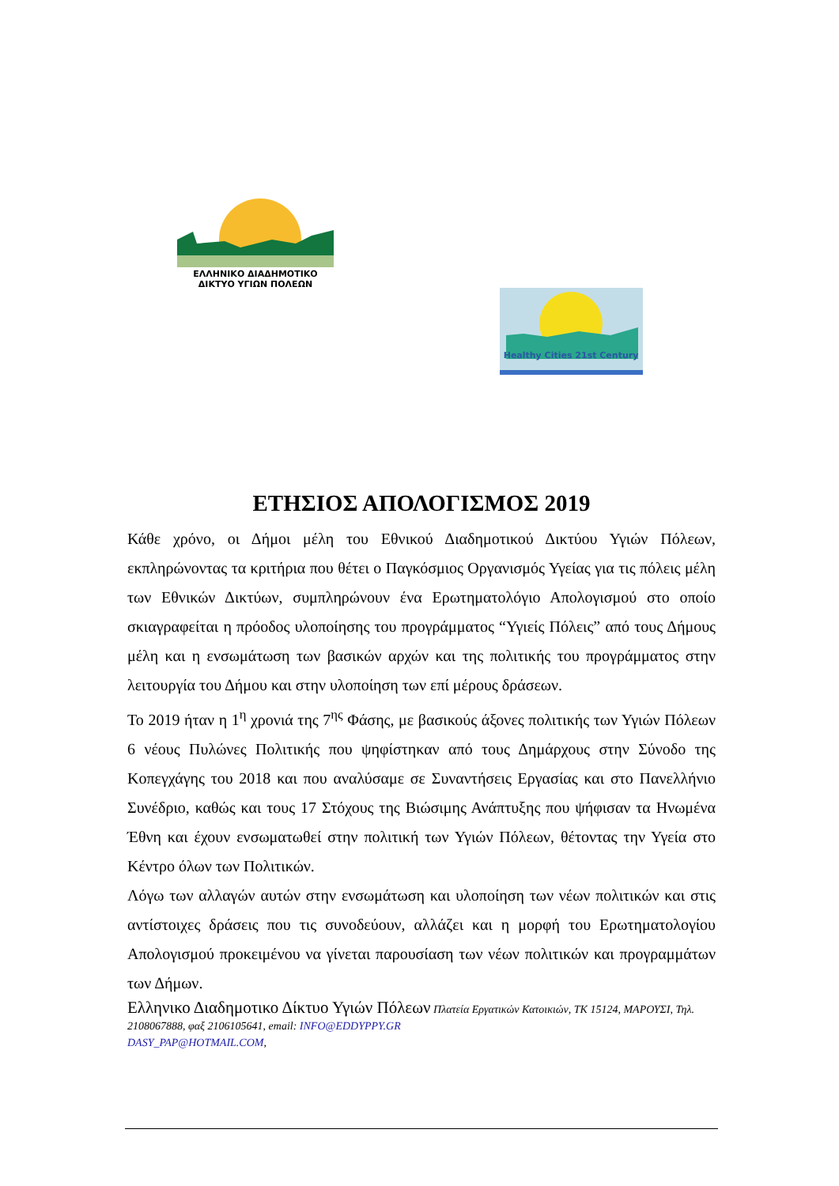ΕΛΛΗΝΙΚΟ ΔΙΑΔΗΜΟΤΙΚΟ
ΔΙΚΤΥΟ ΥΓΙΩΝ ΠΟΛΕΩΝ
Healthy Cities 21st Century
ΕΤΗΣΙΟΣ ΑΠΟΛΟΓΙΣΜΟΣ 2019
Κάθε χρόνο, οι Δήμοι μέλη του Εθνικού Διαδημοτικού Δικτύου Υγιών Πόλεων, εκπληρώνοντας τα κριτήρια που θέτει ο Παγκόσμιος Οργανισμός Υγείας για τις πόλεις μέλη των Εθνικών Δικτύων, συμπληρώνουν ένα Ερωτηματολόγιο Απολογισμού στο οποίο σκιαγραφείται η πρόοδος υλοποίησης του προγράμματος “Υγιείς Πόλεις” από τους Δήμους μέλη και η ενσωμάτωση των βασικών αρχών και της πολιτικής του προγράμματος στην λειτουργία του Δήμου και στην υλοποίηση των επί μέρους δράσεων.
Το 2019 ήταν η 1<sup>η</sup> χρονιά της 7<sup>ης</sup> Φάσης, με βασικούς άξονες πολιτικής των Υγιών Πόλεων 6 νέους Πυλώνες Πολιτικής που ψηφίστηκαν από τους Δημάρχους στην Σύνοδο της Κοπεγχάγης του 2018 και που αναλύσαμε σε Συναντήσεις Εργασίας και στο Πανελλήνιο Συνέδριο, καθώς και τους 17 Στόχους της Βιώσιμης Ανάπτυξης που ψήφισαν τα Ηνωμένα Έθνη και έχουν ενσωματωθεί στην πολιτική των Υγιών Πόλεων, θέτοντας την Υγεία στο Κέντρο όλων των Πολιτικών.
Λόγω των αλλαγών αυτών στην ενσωμάτωση και υλοποίηση των νέων πολιτικών και στις αντίστοιχες δράσεις που τις συνοδεύουν, αλλάζει και η μορφή του Ερωτηματολογίου Απολογισμού προκειμένου να γίνεται παρουσίαση των νέων πολιτικών και προγραμμάτων των Δήμων.
Ελληνικο Διαδημοτικο Δίκτυο Υγιών Πόλεων Πλατεία Εργατικών Κατοικιών, ΤΚ 15124, ΜΑΡΟΥΣΙ, Τηλ. 2108067888, φαξ 2106105641, email: INFO@EDDYPPY.GR
DASY_PAP@HOTMAIL.COM,